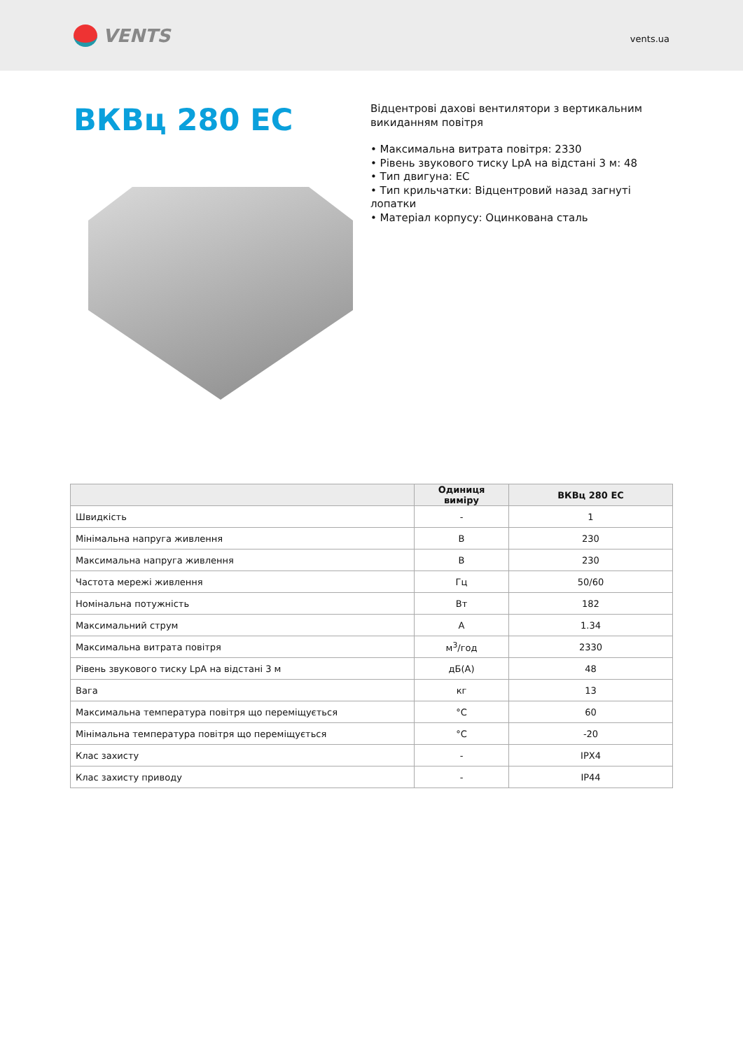VENTS
vents.ua
ВКВц 280 ЕС
Відцентрові дахові вентилятори з вертикальним викиданням повітря
• Максимальна витрата повітря: 2330
• Рівень звукового тиску LpA на відстані 3 м: 48
• Тип двигуна: ЕС
• Тип крильчатки: Відцентровий назад загнуті лопатки
• Матеріал корпусу: Оцинкована сталь
| | Одиниця виміру | ВКВц 280 ЕС |
| --- | --- | --- |
| Швидкість | - | 1 |
| Мінімальна напруга живлення | В | 230 |
| Максимальна напруга живлення | В | 230 |
| Частота мережі живлення | Гц | 50/60 |
| Номінальна потужність | Вт | 182 |
| Максимальний струм | А | 1.34 |
| Максимальна витрата повітря | м<sup>3</sup>/год | 2330 |
| Рівень звукового тиску LpA на відстані 3 м | дБ(А) | 48 |
| Вага | кг | 13 |
| Максимальна температура повітря що переміщується | °C | 60 |
| Мінімальна температура повітря що переміщується | °C | -20 |
| Клас захисту | - | IPX4 |
| Клас захисту приводу | - | IP44 |